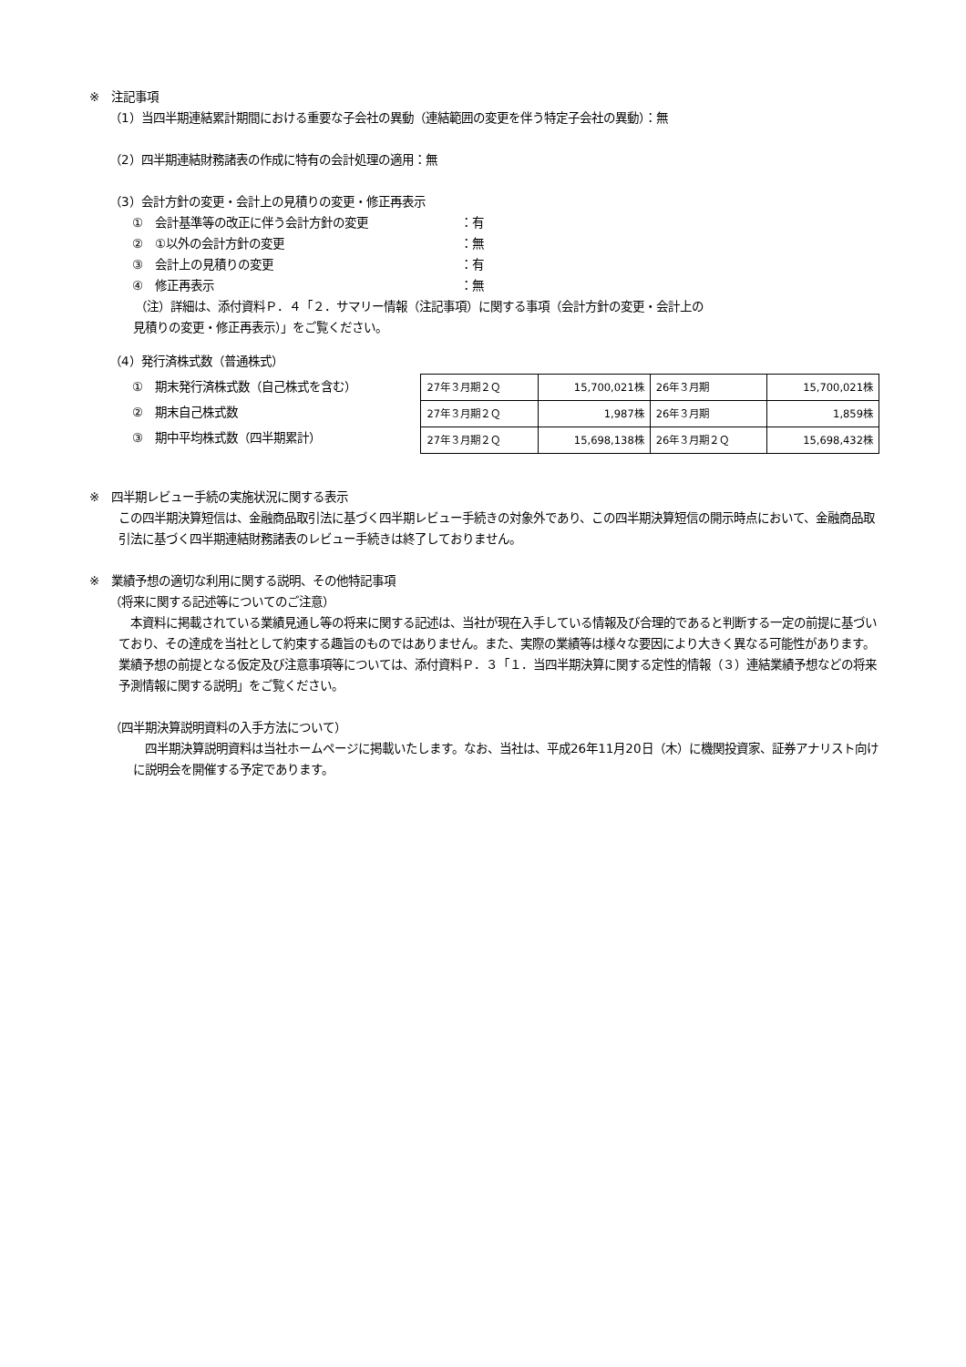※　注記事項
（1）当四半期連結累計期間における重要な子会社の異動（連結範囲の変更を伴う特定子会社の異動）：無
（2）四半期連結財務諸表の作成に特有の会計処理の適用：無
（3）会計方針の変更・会計上の見積りの変更・修正再表示
①　会計基準等の改正に伴う会計方針の変更 ：有
②　①以外の会計方針の変更 ：無
③　会計上の見積りの変更 ：有
④　修正再表示 ：無
（注）詳細は、添付資料Ｐ．４「２．サマリー情報（注記事項）に関する事項（会計方針の変更・会計上の
見積りの変更・修正再表示）」をご覧ください。
（4）発行済株式数（普通株式）
①　期末発行済株式数（自己株式を含む）
②　期末自己株式数
③　期中平均株式数（四半期累計）
| 27年３月期２Ｑ | 15,700,021株 | 26年３月期 | 15,700,021株 |
| 27年３月期２Ｑ | 1,987株 | 26年３月期 | 1,859株 |
| 27年３月期２Ｑ | 15,698,138株 | 26年３月期２Ｑ | 15,698,432株 |
※　四半期レビュー手続の実施状況に関する表示
この四半期決算短信は、金融商品取引法に基づく四半期レビュー手続きの対象外であり、この四半期決算短信の開示時点において、金融商品取引法に基づく四半期連結財務諸表のレビュー手続きは終了しておりません。
※　業績予想の適切な利用に関する説明、その他特記事項
（将来に関する記述等についてのご注意）
　本資料に掲載されている業績見通し等の将来に関する記述は、当社が現在入手している情報及び合理的であると判断する一定の前提に基づいており、その達成を当社として約束する趣旨のものではありません。また、実際の業績等は様々な要因により大きく異なる可能性があります。業績予想の前提となる仮定及び注意事項等については、添付資料Ｐ．３「１．当四半期決算に関する定性的情報（３）連結業績予想などの将来予測情報に関する説明」をご覧ください。
（四半期決算説明資料の入手方法について）
　四半期決算説明資料は当社ホームページに掲載いたします。なお、当社は、平成26年11月20日（木）に機関投資家、証券アナリスト向けに説明会を開催する予定であります。